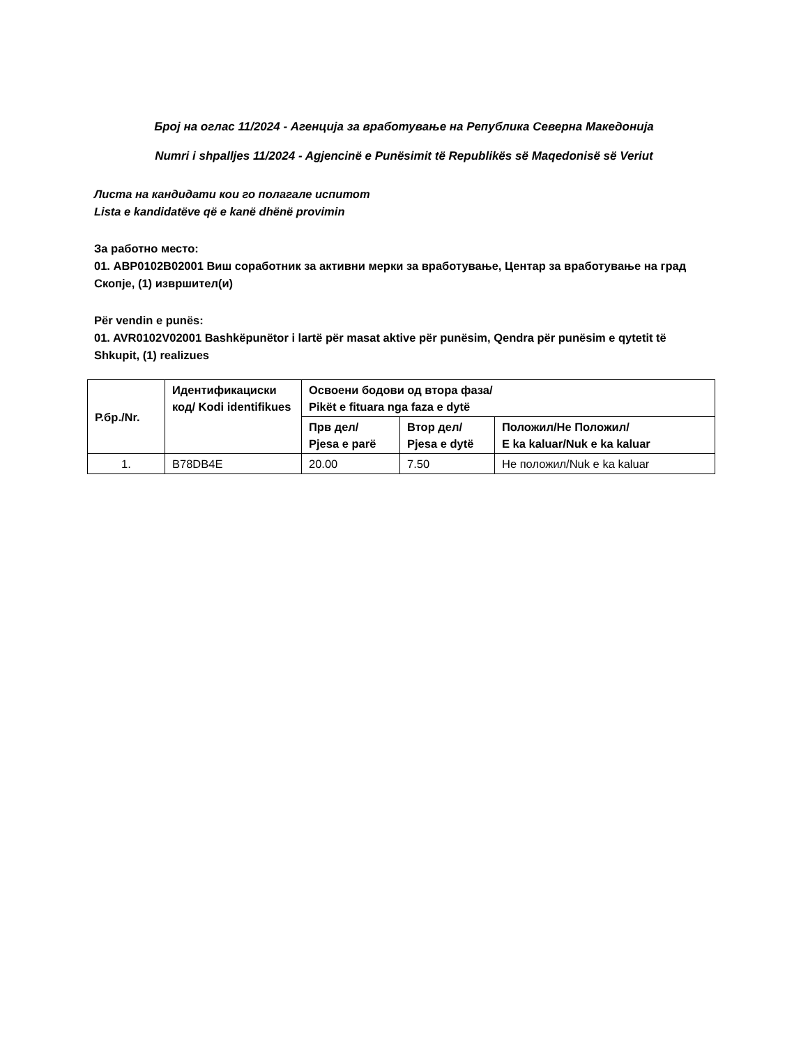Број на оглас 11/2024 - Агенција за вработување на Република Северна Македонија
Numri i shpalljes 11/2024 - Agjencinë e Punësimit të Republikës së Maqedonisë së Veriut
Листа на кандидати кои го полагале испитот
Lista e kandidatëve që e kanë dhënë provimin
За работно место:
01. АВР0102В02001 Виш соработник за активни мерки за вработување, Центар за вработување на град Скопје, (1) извршител(и)
Për vendin e punës:
01. AVR0102V02001 Bashkëpunëtor i lartë për masat aktive për punësim, Qendra për punësim e qytetit të Shkupit, (1) realizues
| Р.бр./Nr. | Идентификациски код/ Kodi identifikues | Освоени бодови од втора фаза/ Pikët e fituara nga faza e dytë | | |
| --- | --- | --- | --- | --- |
| | | Прв дел/ Pjesa e parë | Втор дел/ Pjesa e dytë | Положил/Не Положил/ E ka kaluar/Nuk e ka kaluar |
| 1. | B78DB4E | 20.00 | 7.50 | Не положил/Nuk e ka kaluar |